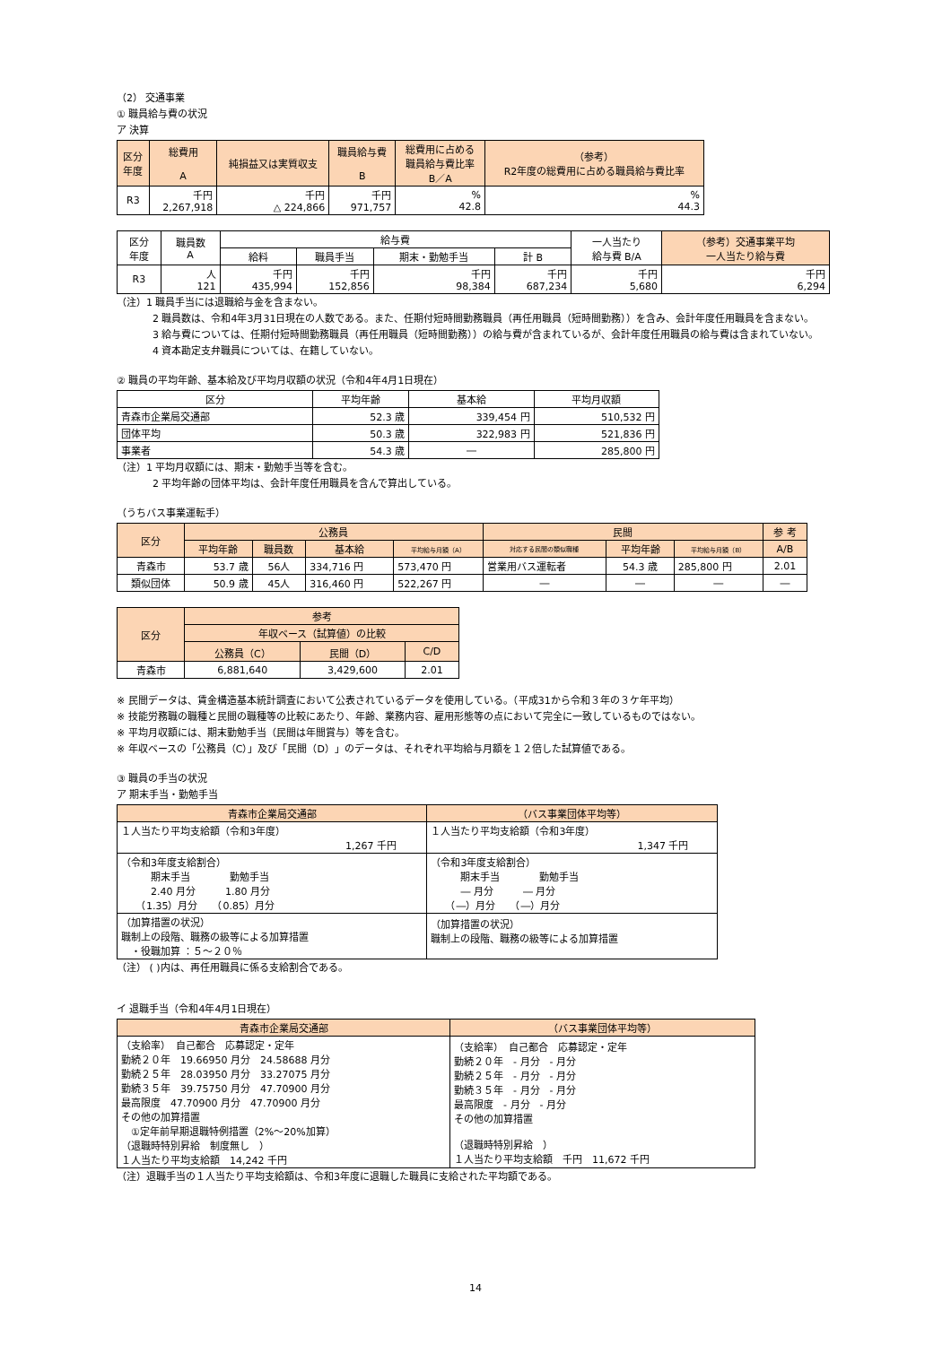（2） 交通事業
① 職員給与費の状況
ア 決算
| 区分 年度 | 総費用 A | 純損益又は実質収支 | 職員給与費 B | 総費用に占める 職員給与費比率 B／A | （参考） R2年度の総費用に占める職員給与費比率 |
| --- | --- | --- | --- | --- | --- |
| R3 | 千円 2,267,918 | 千円 △ 224,866 | 千円 971,757 | % 42.8 | % 44.3 |
| 区分 年度 | 職員数 A | 給与費 | | | | 一人当たり 給与費 B/A | （参考）交通事業平均 一人当たり給与費 |
| --- | --- | --- | --- | --- | --- | --- | --- |
| | | 給料 | 職員手当 | 期末・勤勉手当 | 計 B | | |
| R3 | 人 121 | 千円 435,994 | 千円 152,856 | 千円 98,384 | 千円 687,234 | 千円 5,680 | 千円 6,294 |
（注）1 職員手当には退職給与金を含まない。
2 職員数は、令和4年3月31日現在の人数である。また、任期付短時間勤務職員（再任用職員（短時間勤務））を含み、会計年度任用職員を含まない。
3 給与費については、任期付短時間勤務職員（再任用職員（短時間勤務））の給与費が含まれているが、会計年度任用職員の給与費は含まれていない。
4 資本勘定支弁職員については、在籍していない。
② 職員の平均年齢、基本給及び平均月収額の状況（令和4年4月1日現在）
| 区分 | 平均年齢 | 基本給 | 平均月収額 |
| 青森市企業局交通部 | 52.3 歳 | 339,454 円 | 510,532 円 |
| 団体平均 | 50.3 歳 | 322,983 円 | 521,836 円 |
| 事業者 | 54.3 歳 | ― | 285,800 円 |
（注）1 平均月収額には、期末・勤勉手当等を含む。
2 平均年齢の団体平均は、会計年度任用職員を含んで算出している。
（うちバス事業運転手）
| 区分 | 公務員 | | | | 民間 | | | 参 考 |
| --- | --- | --- | --- | --- | --- | --- | --- | --- |
| | 平均年齢 | 職員数 | 基本給 | 平均給与月額（A） | 対応する民間の類似職種 | 平均年齢 | 平均給与月額（B） | A/B |
| 青森市 | 53.7 歳 | 56人 | 334,716 円 | 573,470 円 | 営業用バス運転者 | 54.3 歳 | 285,800 円 | 2.01 |
| 類似団体 | 50.9 歳 | 45人 | 316,460 円 | 522,267 円 | ― | ― | ― | ― |
| 区分 | 参考 | | |
| --- | --- | --- | --- |
| | 年収ベース（試算値）の比較 | | |
| | 公務員（C） | 民間（D） | C/D |
| 青森市 | 6,881,640 | 3,429,600 | 2.01 |
※ 民間データは、賃金構造基本統計調査において公表されているデータを使用している。（平成31から令和３年の３ケ年平均）
※ 技能労務職の職種と民間の職種等の比較にあたり、年齢、業務内容、雇用形態等の点において完全に一致しているものではない。
※ 平均月収額には、期末勤勉手当（民間は年間賞与）等を含む。
※ 年収ベースの「公務員（C）」及び「民間（D）」のデータは、それぞれ平均給与月額を１２倍した試算値である。
③ 職員の手当の状況
ア 期末手当・勤勉手当
| 青森市企業局交通部 | （バス事業団体平均等） |
| --- | --- |
| １人当たり平均支給額（令和3年度） 1,267 千円 | １人当たり平均支給額（令和3年度） 1,347 千円 |
| （令和3年度支給割合） 期末手当 勤勉手当 2.40 月分 1.80 月分 （1.35）月分 （0.85）月分 | （令和3年度支給割合） 期末手当 勤勉手当 ― 月分 ― 月分 （―）月分 （―）月分 |
| （加算措置の状況） 職制上の段階、職務の級等による加算措置 ・役職加算 ：５～２０％ | （加算措置の状況） 職制上の段階、職務の級等による加算措置 |
（注） ( )内は、再任用職員に係る支給割合である。
イ 退職手当（令和4年4月1日現在）
| 青森市企業局交通部 | （バス事業団体平均等） |
| --- | --- |
| （支給率） 自己都合 応募認定・定年 勤続２０年 19.66950 月分 24.58688 月分 勤続２５年 28.03950 月分 33.27075 月分 勤続３５年 39.75750 月分 47.70900 月分 最高限度 47.70900 月分 47.70900 月分 その他の加算措置 ①定年前早期退職特例措置（2%～20%加算） （退職時特別昇給 制度無し ） １人当たり平均支給額 14,242 千円 | （支給率） 自己都合 応募認定・定年 勤続２０年 - 月分 - 月分 勤続２５年 - 月分 - 月分 勤続３５年 - 月分 - 月分 最高限度 - 月分 - 月分 その他の加算措置 （退職時特別昇給 ） １人当たり平均支給額 千円 11,672 千円 |
（注）退職手当の１人当たり平均支給額は、令和3年度に退職した職員に支給された平均額である。
14